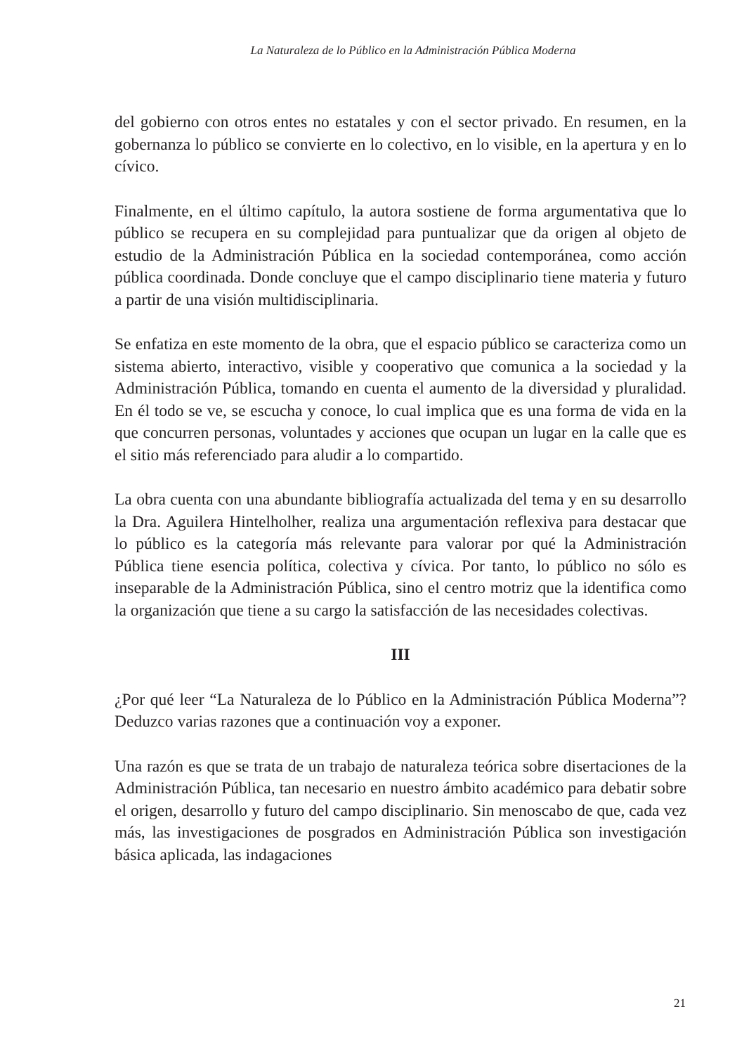La Naturaleza de lo Público en la Administración Pública Moderna
del gobierno con otros entes no estatales y con el sector privado. En resumen, en la gobernanza lo público se convierte en lo colectivo, en lo visible, en la apertura y en lo cívico.
Finalmente, en el último capítulo, la autora sostiene de forma argumentativa que lo público se recupera en su complejidad para puntualizar que da origen al objeto de estudio de la Administración Pública en la sociedad contemporánea, como acción pública coordinada. Donde concluye que el campo disciplinario tiene materia y futuro a partir de una visión multidisciplinaria.
Se enfatiza en este momento de la obra, que el espacio público se caracteriza como un sistema abierto, interactivo, visible y cooperativo que comunica a la sociedad y la Administración Pública, tomando en cuenta el aumento de la diversidad y pluralidad. En él todo se ve, se escucha y conoce, lo cual implica que es una forma de vida en la que concurren personas, voluntades y acciones que ocupan un lugar en la calle que es el sitio más referenciado para aludir a lo compartido.
La obra cuenta con una abundante bibliografía actualizada del tema y en su desarrollo la Dra. Aguilera Hintelholher, realiza una argumentación reflexiva para destacar que lo público es la categoría más relevante para valorar por qué la Administración Pública tiene esencia política, colectiva y cívica. Por tanto, lo público no sólo es inseparable de la Administración Pública, sino el centro motriz que la identifica como la organización que tiene a su cargo la satisfacción de las necesidades colectivas.
III
¿Por qué leer “La Naturaleza de lo Público en la Administración Pública Moderna”? Deduzco varias razones que a continuación voy a exponer.
Una razón es que se trata de un trabajo de naturaleza teórica sobre disertaciones de la Administración Pública, tan necesario en nuestro ámbito académico para debatir sobre el origen, desarrollo y futuro del campo disciplinario. Sin menoscabo de que, cada vez más, las investigaciones de posgrados en Administración Pública son investigación básica aplicada, las indagaciones
21